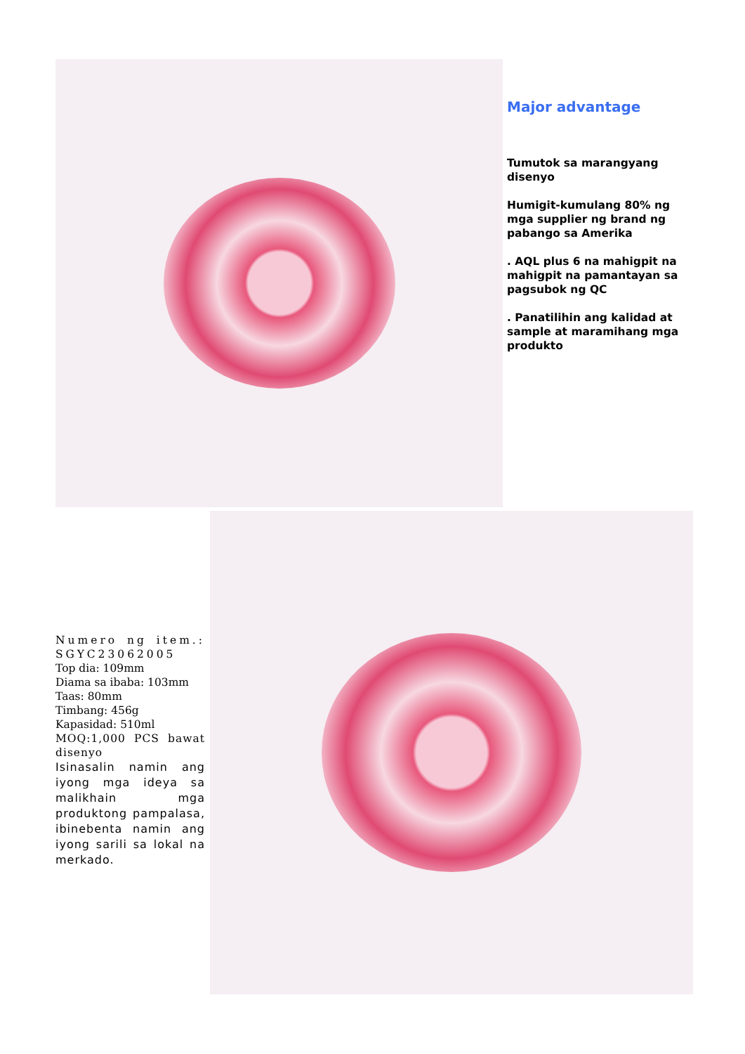Major advantage
Tumutok sa marangyang disenyo
Humigit-kumulang 80% ng mga supplier ng brand ng pabango sa Amerika
. AQL plus 6 na mahigpit na mahigpit na pamantayan sa pagsubok ng QC
. Panatilihin ang kalidad at sample at maramihang mga produkto
Numero ng item.: SGYC23062005
Top dia: 109mm
Diama sa ibaba: 103mm
Taas: 80mm
Timbang: 456g
Kapasidad: 510ml
MOQ:1,000 PCS bawat disenyo
Isinasalin namin ang iyong mga ideya sa malikhain mga produktong pampalasa, ibinebenta namin ang iyong sarili sa lokal na merkado.